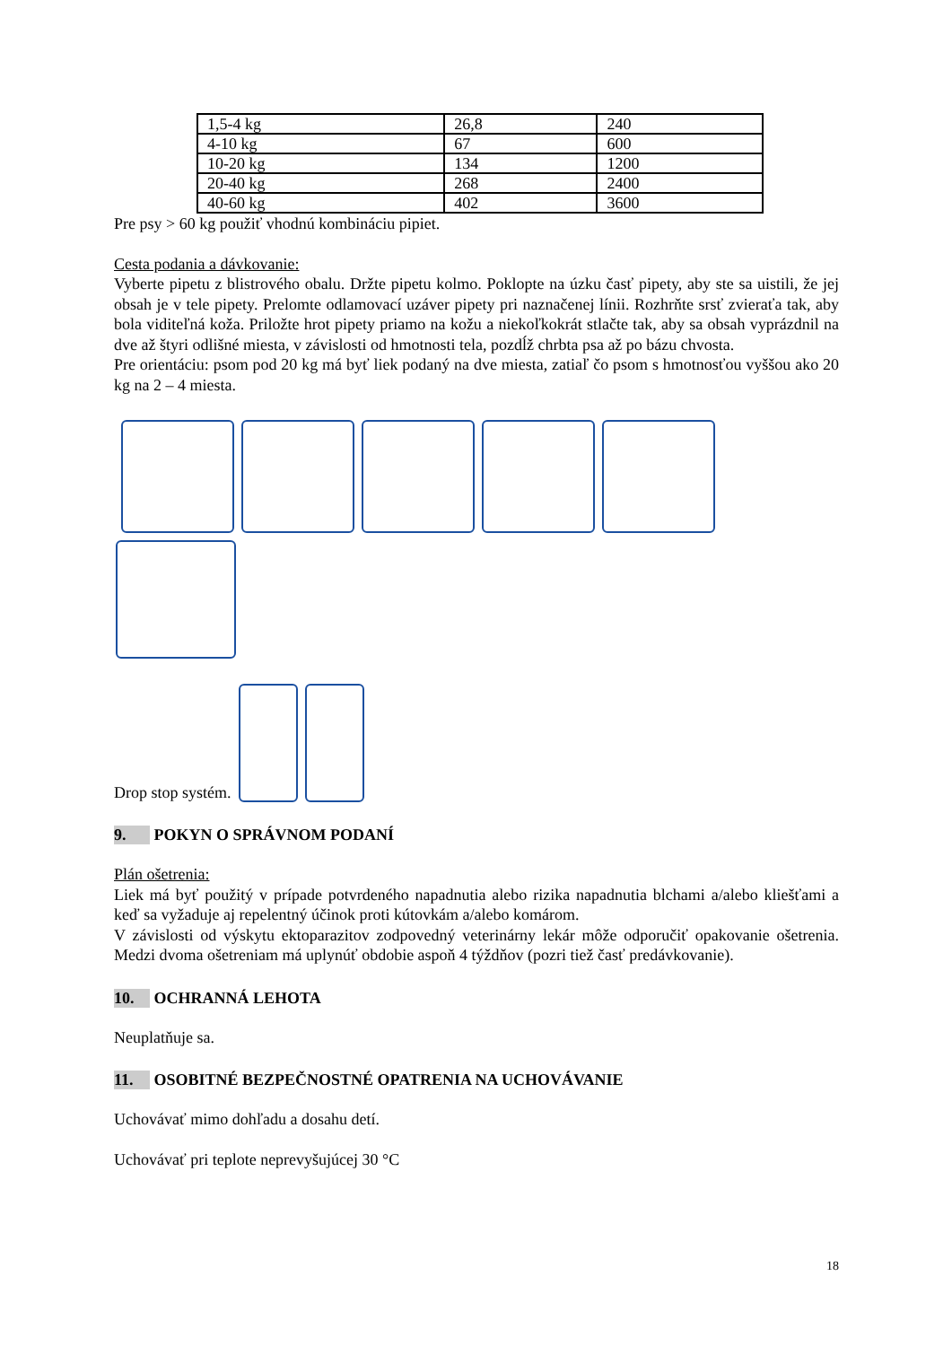| 1,5-4 kg | 26,8 | 240 |
| 4-10 kg | 67 | 600 |
| 10-20 kg | 134 | 1200 |
| 20-40 kg | 268 | 2400 |
| 40-60 kg | 402 | 3600 |
Pre psy > 60 kg použiť vhodnú kombináciu pipiet.
Cesta podania a dávkovanie:
Vyberte pipetu z blistrového obalu. Držte pipetu kolmo. Poklopte na úzku časť pipety, aby ste sa uistili, že jej obsah je v tele pipety. Prelomte odlamovací uzáver pipety pri naznačenej línii. Rozhrňte srsť zvieraťa tak, aby bola viditeľná koža. Priložte hrot pipety priamo na kožu a niekoľkokrát stlačte tak, aby sa obsah vyprázdnil na dve až štyri odlišné miesta, v závislosti od hmotnosti tela, pozdĺž chrbta psa až po bázu chvosta.
Pre orientáciu: psom pod 20 kg má byť liek podaný na dve miesta, zatiaľ čo psom s hmotnosťou vyššou ako 20 kg na 2 – 4 miesta.
Drop stop systém.
9. POKYN O SPRÁVNOM PODANÍ
Plán ošetrenia:
Liek má byť použitý v prípade potvrdeného napadnutia alebo rizika napadnutia blchami a/alebo kliešťami a keď sa vyžaduje aj repelentný účinok proti kútovkám a/alebo komárom.
V závislosti od výskytu ektoparazitov zodpovedný veterinárny lekár môže odporučiť opakovanie ošetrenia. Medzi dvoma ošetreniam má uplynúť obdobie aspoň 4 týždňov (pozri tiež časť predávkovanie).
10. OCHRANNÁ LEHOTA
Neuplatňuje sa.
11. OSOBITNÉ BEZPEČNOSTNÉ OPATRENIA NA UCHOVÁVANIE
Uchovávať mimo dohľadu a dosahu detí.
Uchovávať pri teplote neprevyšujúcej 30 °C
18